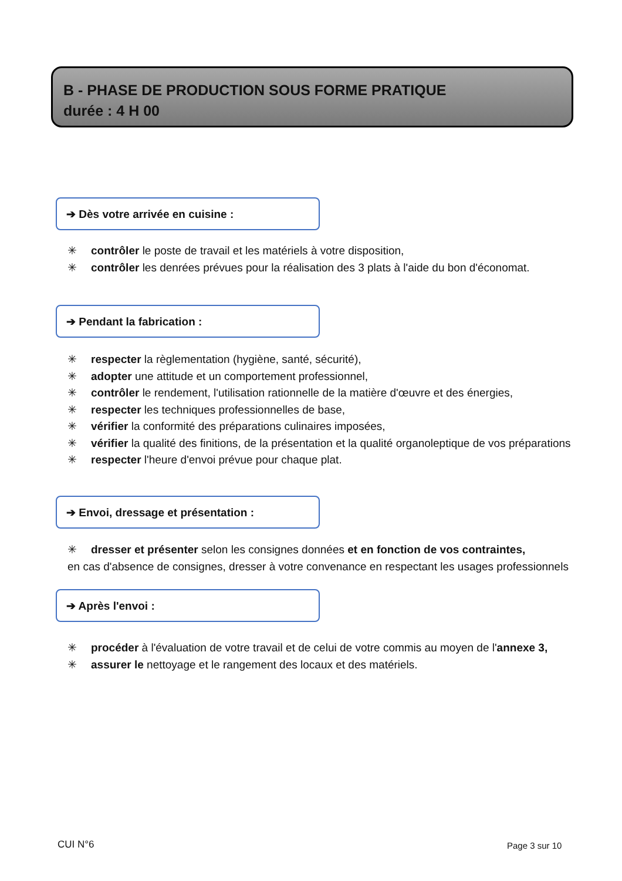B - PHASE DE PRODUCTION SOUS FORME PRATIQUE
durée : 4 H 00
➔ Dès votre arrivée en cuisine :
✳ contrôler le poste de travail et les matériels à votre disposition,
✳ contrôler les denrées prévues pour la réalisation des 3 plats à l'aide du bon d'économat.
➔ Pendant la fabrication :
✳ respecter la règlementation (hygiène, santé, sécurité),
✳ adopter une attitude et un comportement professionnel,
✳ contrôler le rendement, l'utilisation rationnelle de la matière d'œuvre et des énergies,
✳ respecter les techniques professionnelles de base,
✳ vérifier la conformité des préparations culinaires imposées,
✳ vérifier la qualité des finitions, de la présentation et la qualité organoleptique de vos préparations
✳ respecter l'heure d'envoi prévue pour chaque plat.
➔ Envoi, dressage et présentation :
✳ dresser et présenter selon les consignes données et en fonction de vos contraintes,
en cas d'absence de consignes, dresser à votre convenance en respectant les usages professionnels
➔ Après l'envoi :
✳ procéder à l'évaluation de votre travail et de celui de votre commis au moyen de l'annexe 3,
✳ assurer le nettoyage et le rangement des locaux et des matériels.
CUI N°6 Page 3 sur 10